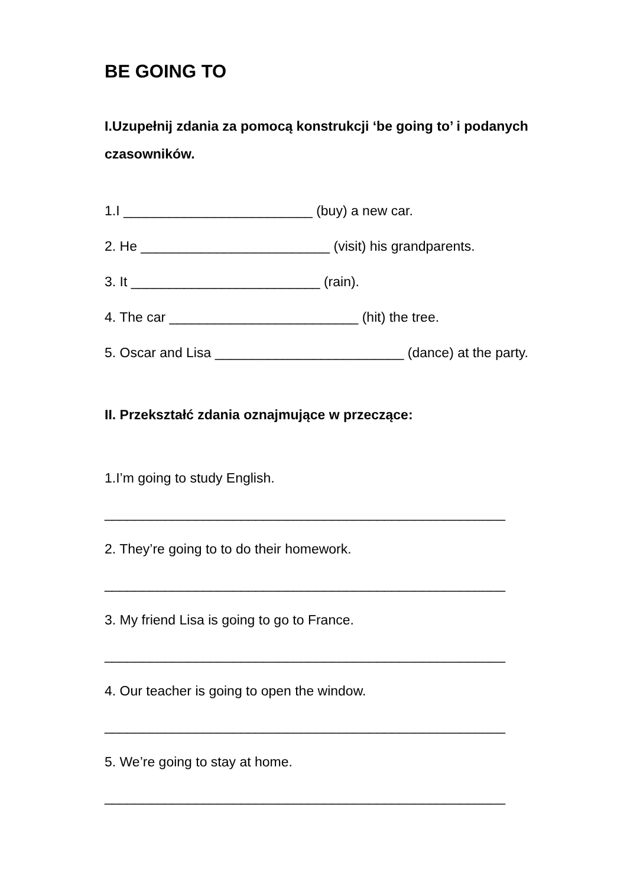BE GOING TO
I.Uzupełnij zdania za pomocą konstrukcji ‘be going to’ i podanych czasowników.
1.I _________________________ (buy) a new car.
2. He _________________________ (visit) his grandparents.
3. It _________________________ (rain).
4. The car _________________________ (hit) the tree.
5. Oscar and Lisa _________________________ (dance) at the party.
II. Przekształć zdania oznajmujące w przeczące:
1.I’m going to study English.
_____________________________________________________
2. They’re going to to do their homework.
_____________________________________________________
3. My friend Lisa is going to go to France.
_____________________________________________________
4. Our teacher is going to open the window.
_____________________________________________________
5. We’re going to stay at home.
_____________________________________________________